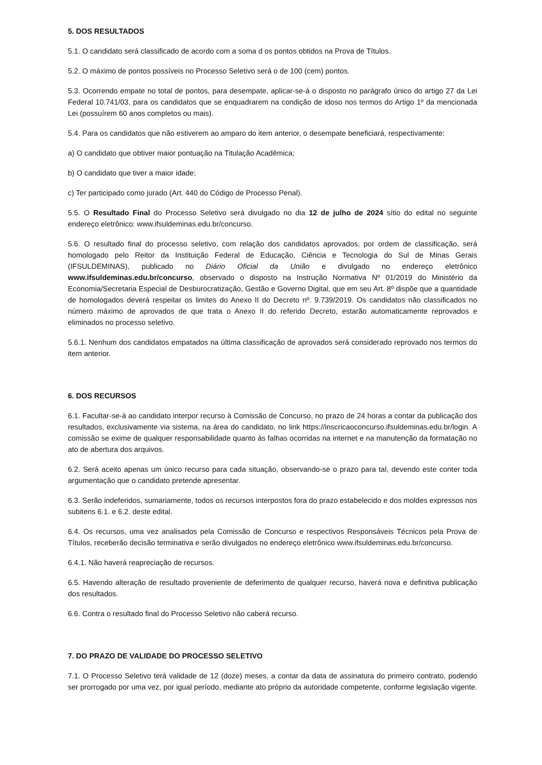5. DOS RESULTADOS
5.1. O candidato será classificado de acordo com a soma d os pontos obtidos na Prova de Títulos.
5.2. O máximo de pontos possíveis no Processo Seletivo será o de 100 (cem) pontos.
5.3. Ocorrendo empate no total de pontos, para desempate, aplicar-se-á o disposto no parágrafo único do artigo 27 da Lei Federal 10.741/03, para os candidatos que se enquadrarem na condição de idoso nos termos do Artigo 1º da mencionada Lei (possuírem 60 anos completos ou mais).
5.4. Para os candidatos que não estiverem ao amparo do item anterior, o desempate beneficiará, respectivamente:
a) O candidato que obtiver maior pontuação na Titulação Acadêmica;
b) O candidato que tiver a maior idade;
c) Ter participado como jurado (Art. 440 do Código de Processo Penal).
5.5. O Resultado Final do Processo Seletivo será divulgado no dia 12 de julho de 2024 sítio do edital no seguinte endereço eletrônico: www.ifsuldeminas.edu.br/concurso.
5.6. O resultado final do processo seletivo, com relação dos candidatos aprovados, por ordem de classificação, será homologado pelo Reitor da Instituição Federal de Educação, Ciência e Tecnologia do Sul de Minas Gerais (IFSULDEMINAS), publicado no Diário Oficial da União e divulgado no endereço eletrônico www.ifsuldeminas.edu.br/concurso, observado o disposto na Instrução Normativa Nº 01/2019 do Ministério da Economia/Secretaria Especial de Desburocratização, Gestão e Governo Digital, que em seu Art. 8º dispõe que a quantidade de homologados deverá respeitar os limites do Anexo II do Decreto nº. 9.739/2019. Os candidatos não classificados no número máximo de aprovados de que trata o Anexo II do referido Decreto, estarão automaticamente reprovados e eliminados no processo seletivo.
5.6.1. Nenhum dos candidatos empatados na última classificação de aprovados será considerado reprovado nos termos do item anterior.
6. DOS RECURSOS
6.1. Facultar-se-á ao candidato interpor recurso à Comissão de Concurso, no prazo de 24 horas a contar da publicação dos resultados, exclusivamente via sistema, na área do candidato, no link https://inscricaoconcurso.ifsuldeminas.edu.br/login. A comissão se exime de qualquer responsabilidade quanto às falhas ocorridas na internet e na manutenção da formatação no ato de abertura dos arquivos.
6.2. Será aceito apenas um único recurso para cada situação, observando-se o prazo para tal, devendo este conter toda argumentação que o candidato pretende apresentar.
6.3. Serão indeferidos, sumariamente, todos os recursos interpostos fora do prazo estabelecido e dos moldes expressos nos subitens 6.1. e 6.2. deste edital.
6.4. Os recursos, uma vez analisados pela Comissão de Concurso e respectivos Responsáveis Técnicos pela Prova de Títulos, receberão decisão terminativa e serão divulgados no endereço eletrônico www.ifsuldeminas.edu.br/concurso.
6.4.1. Não haverá reapreciação de recursos.
6.5. Havendo alteração de resultado proveniente de deferimento de qualquer recurso, haverá nova e definitiva publicação dos resultados.
6.6. Contra o resultado final do Processo Seletivo não caberá recurso.
7. DO PRAZO DE VALIDADE DO PROCESSO SELETIVO
7.1. O Processo Seletivo terá validade de 12 (doze) meses, a contar da data de assinatura do primeiro contrato, podendo ser prorrogado por uma vez, por igual período, mediante ato próprio da autoridade competente, conforme legislação vigente.